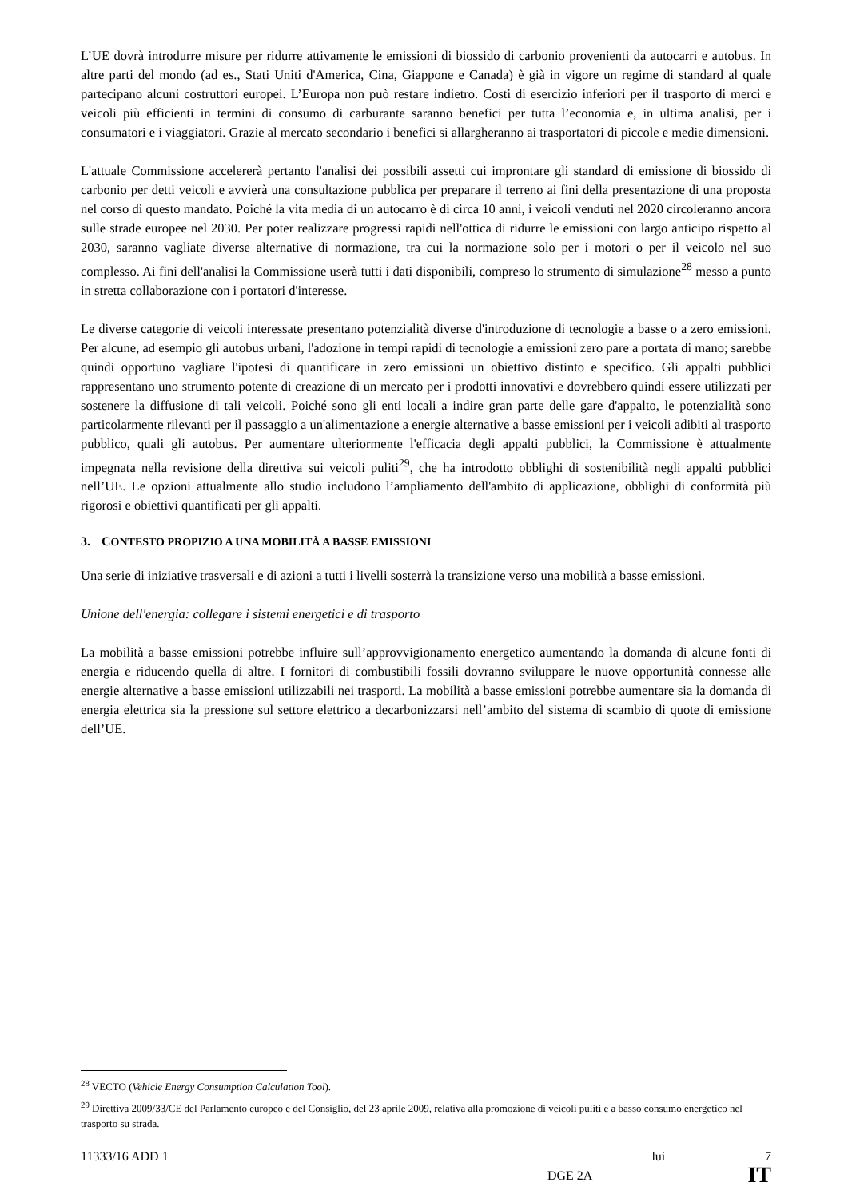L’UE dovrà introdurre misure per ridurre attivamente le emissioni di biossido di carbonio provenienti da autocarri e autobus. In altre parti del mondo (ad es., Stati Uniti d'America, Cina, Giappone e Canada) è già in vigore un regime di standard al quale partecipano alcuni costruttori europei. L’Europa non può restare indietro. Costi di esercizio inferiori per il trasporto di merci e veicoli più efficienti in termini di consumo di carburante saranno benefici per tutta l’economia e, in ultima analisi, per i consumatori e i viaggiatori. Grazie al mercato secondario i benefici si allargheranno ai trasportatori di piccole e medie dimensioni.
L'attuale Commissione accelererà pertanto l'analisi dei possibili assetti cui improntare gli standard di emissione di biossido di carbonio per detti veicoli e avvierà una consultazione pubblica per preparare il terreno ai fini della presentazione di una proposta nel corso di questo mandato. Poiché la vita media di un autocarro è di circa 10 anni, i veicoli venduti nel 2020 circoleranno ancora sulle strade europee nel 2030. Per poter realizzare progressi rapidi nell'ottica di ridurre le emissioni con largo anticipo rispetto al 2030, saranno vagliate diverse alternative di normazione, tra cui la normazione solo per i motori o per il veicolo nel suo complesso. Ai fini dell'analisi la Commissione userà tutti i dati disponibili, compreso lo strumento di simulazione<sup>28</sup> messo a punto in stretta collaborazione con i portatori d'interesse.
Le diverse categorie di veicoli interessate presentano potenzialità diverse d'introduzione di tecnologie a basse o a zero emissioni. Per alcune, ad esempio gli autobus urbani, l'adozione in tempi rapidi di tecnologie a emissioni zero pare a portata di mano; sarebbe quindi opportuno vagliare l'ipotesi di quantificare in zero emissioni un obiettivo distinto e specifico. Gli appalti pubblici rappresentano uno strumento potente di creazione di un mercato per i prodotti innovativi e dovrebbero quindi essere utilizzati per sostenere la diffusione di tali veicoli. Poiché sono gli enti locali a indire gran parte delle gare d'appalto, le potenzialità sono particolarmente rilevanti per il passaggio a un'alimentazione a energie alternative a basse emissioni per i veicoli adibiti al trasporto pubblico, quali gli autobus. Per aumentare ulteriormente l'efficacia degli appalti pubblici, la Commissione è attualmente impegnata nella revisione della direttiva sui veicoli puliti<sup>29</sup>, che ha introdotto obblighi di sostenibilità negli appalti pubblici nell’UE. Le opzioni attualmente allo studio includono l’ampliamento dell'ambito di applicazione, obblighi di conformità più rigorosi e obiettivi quantificati per gli appalti.
3. CONTESTO PROPIZIO A UNA MOBILITÀ A BASSE EMISSIONI
Una serie di iniziative trasversali e di azioni a tutti i livelli sosterrà la transizione verso una mobilità a basse emissioni.
Unione dell'energia: collegare i sistemi energetici e di trasporto
La mobilità a basse emissioni potrebbe influire sull’approvvigionamento energetico aumentando la domanda di alcune fonti di energia e riducendo quella di altre. I fornitori di combustibili fossili dovranno sviluppare le nuove opportunità connesse alle energie alternative a basse emissioni utilizzabili nei trasporti. La mobilità a basse emissioni potrebbe aumentare sia la domanda di energia elettrica sia la pressione sul settore elettrico a decarbonizzarsi nell’ambito del sistema di scambio di quote di emissione dell’UE.
<sup>28</sup> VECTO (Vehicle Energy Consumption Calculation Tool).
<sup>29</sup> Direttiva 2009/33/CE del Parlamento europeo e del Consiglio, del 23 aprile 2009, relativa alla promozione di veicoli puliti e a basso consumo energetico nel trasporto su strada.
11333/16 ADD 1 lui 7
DGE 2A IT